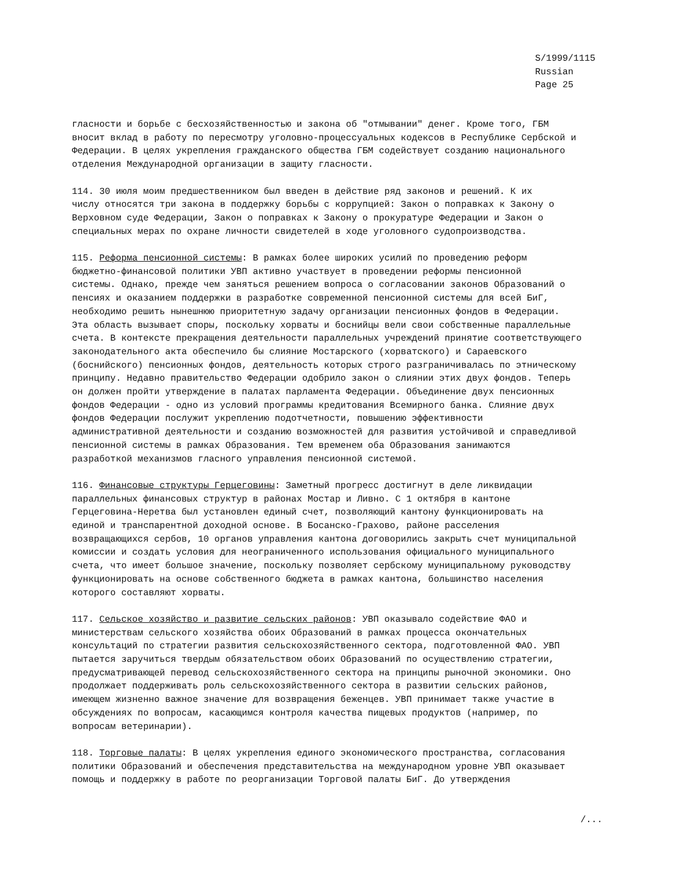S/1999/1115
Russian
Page 25
гласности и борьбе с бесхозяйственностью и закона об "отмывании" денег. Кроме того, ГБМ вносит вклад в работу по пересмотру уголовно-процессуальных кодексов в Республике Сербской и Федерации. В целях укрепления гражданского общества ГБМ содействует созданию национального отделения Международной организации в защиту гласности.
114. 30 июля моим предшественником был введен в действие ряд законов и решений. К их числу относятся три закона в поддержку борьбы с коррупцией: Закон о поправках к Закону о Верховном суде Федерации, Закон о поправках к Закону о прокуратуре Федерации и Закон о специальных мерах по охране личности свидетелей в ходе уголовного судопроизводства.
115. Реформа пенсионной системы: В рамках более широких усилий по проведению реформ бюджетно-финансовой политики УВП активно участвует в проведении реформы пенсионной системы. Однако, прежде чем заняться решением вопроса о согласовании законов Образований о пенсиях и оказанием поддержки в разработке современной пенсионной системы для всей БиГ, необходимо решить нынешнюю приоритетную задачу организации пенсионных фондов в Федерации. Эта область вызывает споры, поскольку хорваты и боснийцы вели свои собственные параллельные счета. В контексте прекращения деятельности параллельных учреждений принятие соответствующего законодательного акта обеспечило бы слияние Мостарского (хорватского) и Сараевского (боснийского) пенсионных фондов, деятельность которых строго разграничивалась по этническому принципу. Недавно правительство Федерации одобрило закон о слиянии этих двух фондов. Теперь он должен пройти утверждение в палатах парламента Федерации. Объединение двух пенсионных фондов Федерации - одно из условий программы кредитования Всемирного банка. Слияние двух фондов Федерации послужит укреплению подотчетности, повышению эффективности административной деятельности и созданию возможностей для развития устойчивой и справедливой пенсионной системы в рамках Образования. Тем временем оба Образования занимаются разработкой механизмов гласного управления пенсионной системой.
116. Финансовые структуры Герцеговины: Заметный прогресс достигнут в деле ликвидации параллельных финансовых структур в районах Мостар и Ливно. С 1 октября в кантоне Герцеговина-Неретва был установлен единый счет, позволяющий кантону функционировать на единой и транспарентной доходной основе. В Босанско-Грахово, районе расселения возвращающихся сербов, 10 органов управления кантона договорились закрыть счет муниципальной комиссии и создать условия для неограниченного использования официального муниципального счета, что имеет большое значение, поскольку позволяет сербскому муниципальному руководству функционировать на основе собственного бюджета в рамках кантона, большинство населения которого составляют хорваты.
117. Сельское хозяйство и развитие сельских районов: УВП оказывало содействие ФАО и министерствам сельского хозяйства обоих Образований в рамках процесса окончательных консультаций по стратегии развития сельскохозяйственного сектора, подготовленной ФАО. УВП пытается заручиться твердым обязательством обоих Образований по осуществлению стратегии, предусматривающей перевод сельскохозяйственного сектора на принципы рыночной экономики. Оно продолжает поддерживать роль сельскохозяйственного сектора в развитии сельских районов, имеющем жизненно важное значение для возвращения беженцев. УВП принимает также участие в обсуждениях по вопросам, касающимся контроля качества пищевых продуктов (например, по вопросам ветеринарии).
118. Торговые палаты: В целях укрепления единого экономического пространства, согласования политики Образований и обеспечения представительства на международном уровне УВП оказывает помощь и поддержку в работе по реорганизации Торговой палаты БиГ. До утверждения
/...